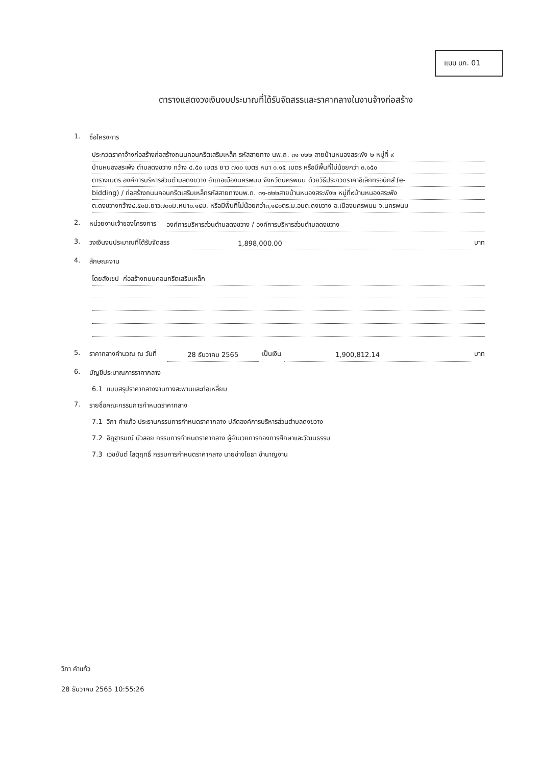แบบ บก. 01
ตารางแสดงวงเงินงบประมาณที่ได้รับจัดสรรและราคากลางในงานจ้างก่อสร้าง
1. ชื่อโครงการ
ประกวดราคาจ้างก่อสร้างก่อสร้างถนนคอนกรีตเสริมเหล็ก รหัสสายทาง นพ.ถ. ๓๑-๐๒๒ สายบ้านหนองสระพัง ๒ หมู่ที่ ๙
บ้านหนองสระพัง ตำบลดงขวาง กว้าง ๔.๕๐ เมตร ยาว ๗๐๐ เมตร หนา ๐.๑๕ เมตร หรือมีพื้นที่ไม่น้อยกว่า ๓,๑๕๐
ตารางเมตร องค์การบริหารส่วนตำบลดงขวาง อำเภอเมืองนครพนม จังหวัดนครพนม ด้วยวิธีประกวดราคาอิเล็กทรอนิกส์ (e-
bidding) / ก่อสร้างถนนคอนกรีตเสริมเหล็กรหัสสายทางนพ.ถ. ๓๑-๐๒๒สายบ้านหนองสระพัง๒ หมู่ที่๙บ้านหนองสระพัง
ต.ดงขวางกว้าง๔.๕๐ม.ยาว๗๐๐ม.หนา๐.๑๕ม. หรือมีพื้นที่ไม่น้อยกว่า๓,๑๕๐ตร.ม.อบต.ดงขวาง อ.เมืองนครพนม จ.นครพนม
2. หน่วยงานเจ้าของโครงการ องค์การบริหารส่วนตำบลดงขวาง / องค์การบริหารส่วนตำบลดงขวาง
3. วงเงินงบประมาณที่ได้รับจัดสรร 1,898,000.00 บาท
4. ลักษณะงาน
โดยสังเขป ก่อสร้างถนนคอนกรีตเสริมเหล็ก
5. ราคากลางคำนวณ ณ วันที่ 28 ธันวาคม 2565 เป็นเงิน 1,900,812.14 บาท
6. บัญชีประมาณการราคากลาง
6.1 แบบสรุปราคากลางงานทางสะพานและท่อเหลี่ยม
7. รายชื่อคณะกรรมการกำหนดราคากลาง
7.1 วิภา คำแก้ว ประธานกรรมการกำหนดราคากลาง ปลัดองค์การบริหารส่วนตำบลดงขวาง
7.2 อิฏฐารมณ์ บัวลอย กรรมการกำหนดราคากลาง ผู้อำนวยการกองการศึกษาและวัฒนธรรม
7.3 เวชยันต์ โลตุฤทธิ์ กรรมการกำหนดราคากลาง นายช่างโยธา ชำนาญงาน
วิภา คำแก้ว
28 ธันวาคม 2565 10:55:26